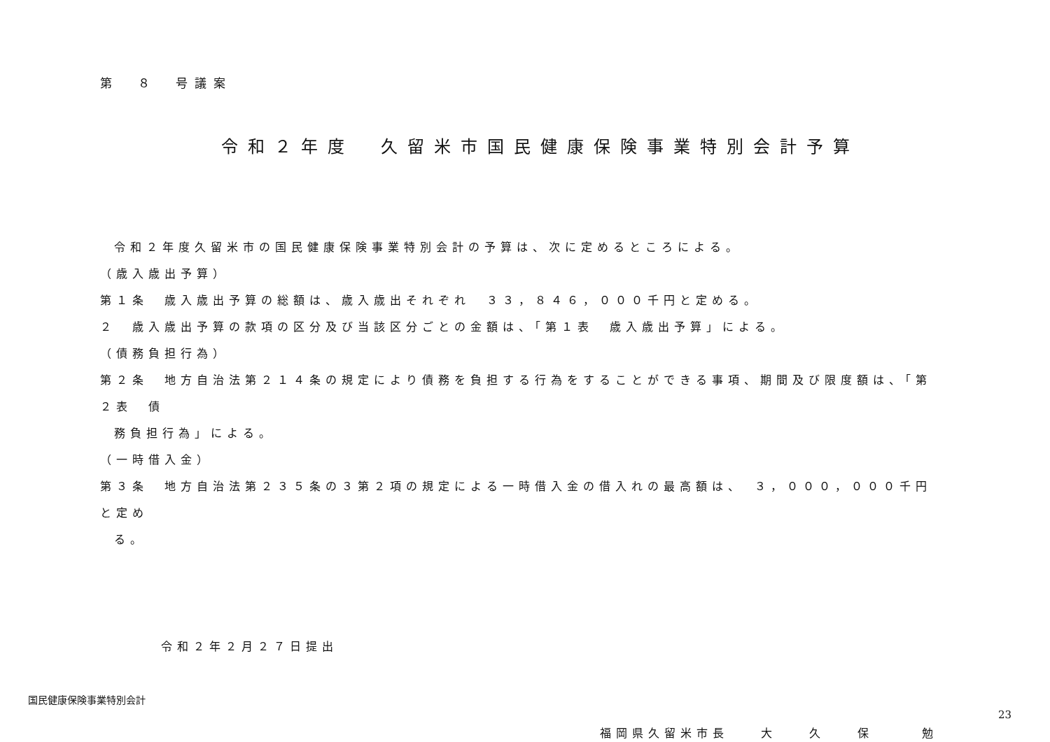第　８　号議案
令和２年度　久留米市国民健康保険事業特別会計予算
令和２年度久留米市の国民健康保険事業特別会計の予算は、次に定めるところによる。
（歳入歳出予算）
第１条　歳入歳出予算の総額は、歳入歳出それぞれ　３３，８４６，０００千円と定める。
２　歳入歳出予算の款項の区分及び当該区分ごとの金額は、「第１表　歳入歳出予算」による。
（債務負担行為）
第２条　地方自治法第２１４条の規定により債務を負担する行為をすることができる事項、期間及び限度額は、「第２表　債
務負担行為」による。
（一時借入金）
第３条　地方自治法第２３５条の３第２項の規定による一時借入金の借入れの最高額は、　３，０００，０００千円と定め
る。
令和２年２月２７日提出
福岡県久留米市長　　大　　久　　保　　　勉
国民健康保険事業特別会計
23